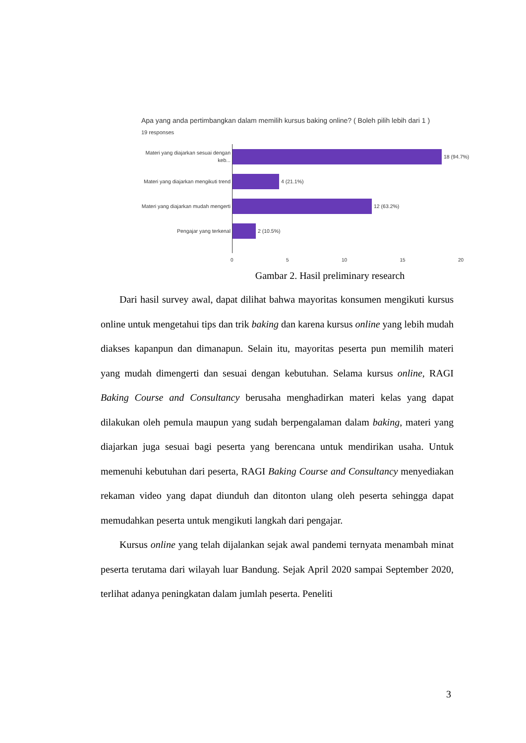Apa yang anda pertimbangkan dalam memilih kursus baking online? ( Boleh pilih lebih dari 1 )
19 responses
Materi yang diajarkan sesuai dengan keb...
18 (94.7%)
Materi yang diajarkan mengikuti trend
4 (21.1%)
Materi yang diajarkan mudah mengerti
12 (63.2%)
Pengajar yang terkenal
2 (10.5%)
0 5 10 15 20
Gambar 2. Hasil preliminary research
Dari hasil survey awal, dapat dilihat bahwa mayoritas konsumen mengikuti kursus online untuk mengetahui tips dan trik baking dan karena kursus online yang lebih mudah diakses kapanpun dan dimanapun. Selain itu, mayoritas peserta pun memilih materi yang mudah dimengerti dan sesuai dengan kebutuhan. Selama kursus online, RAGI Baking Course and Consultancy berusaha menghadirkan materi kelas yang dapat dilakukan oleh pemula maupun yang sudah berpengalaman dalam baking, materi yang diajarkan juga sesuai bagi peserta yang berencana untuk mendirikan usaha. Untuk memenuhi kebutuhan dari peserta, RAGI Baking Course and Consultancy menyediakan rekaman video yang dapat diunduh dan ditonton ulang oleh peserta sehingga dapat memudahkan peserta untuk mengikuti langkah dari pengajar.
Kursus online yang telah dijalankan sejak awal pandemi ternyata menambah minat peserta terutama dari wilayah luar Bandung. Sejak April 2020 sampai September 2020, terlihat adanya peningkatan dalam jumlah peserta. Peneliti
3